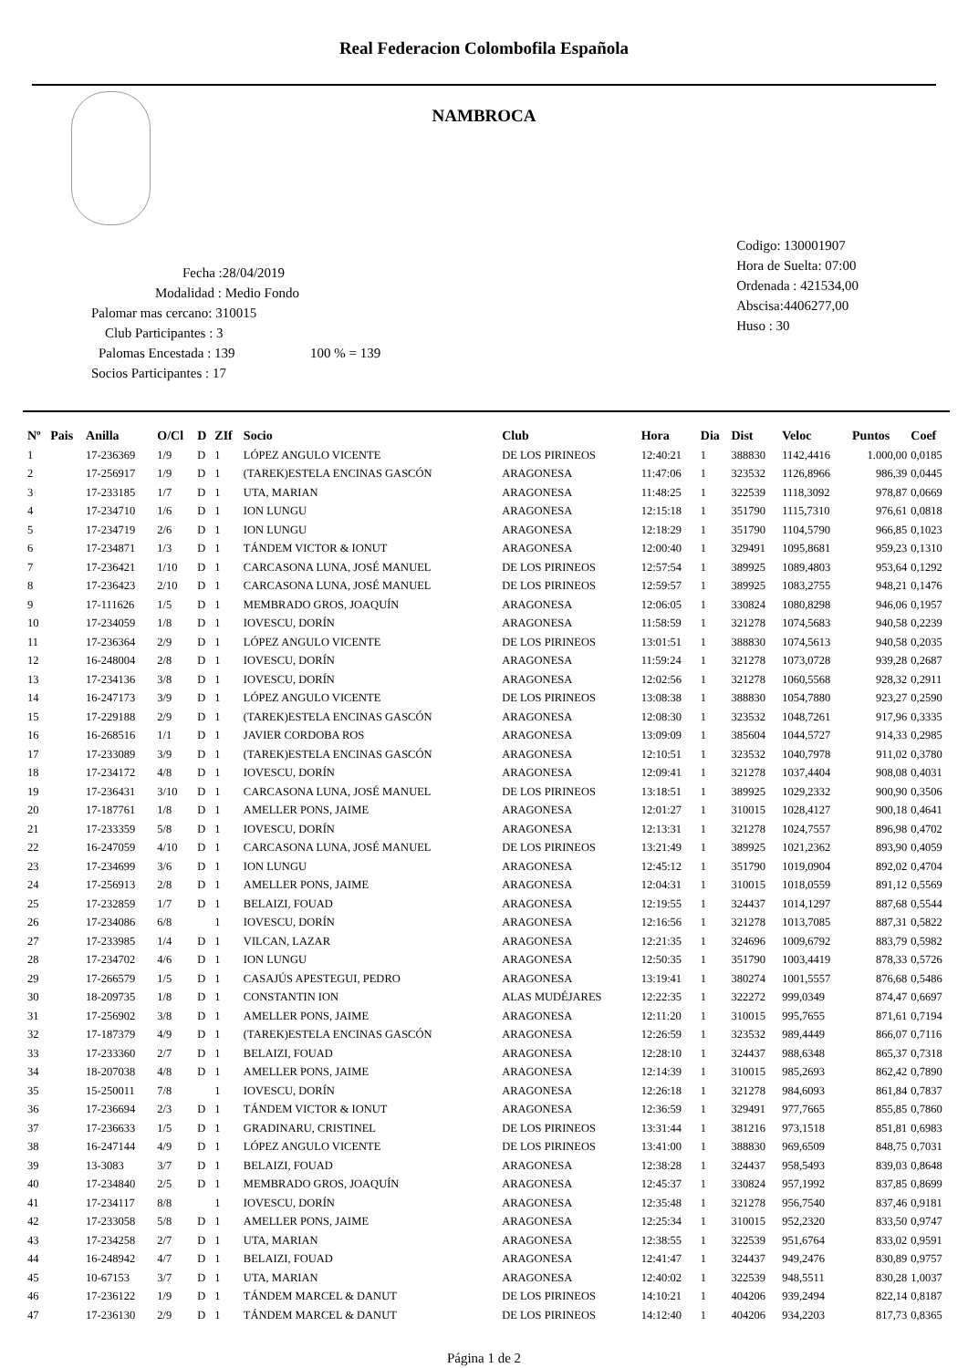Real Federacion Colombofila Española
NAMBROCA
Fecha :28/04/2019
Modalidad : Medio Fondo
Palomar mas cercano: 310015
Club Participantes : 3
Palomas Encestada : 139 100 % = 139
Socios Participantes : 17
Codigo: 130001907
Hora de Suelta: 07:00
Ordenada : 421534,00
Abscisa:4406277,00
Huso : 30
| Nº | Pais | Anilla | O/Cl | D | ZIf | Socio | Club | Hora | Dia | Dist | Veloc | Puntos | Coef |
| --- | --- | --- | --- | --- | --- | --- | --- | --- | --- | --- | --- | --- | --- |
| 1 | | 17-236369 | 1/9 | D | 1 | LÓPEZ ANGULO VICENTE | DE LOS PIRINEOS | 12:40:21 | 1 | 388830 | 1142,4416 | 1.000,00 | 0,0185 |
| 2 | | 17-256917 | 1/9 | D | 1 | (TAREK)ESTELA ENCINAS GASCÓN | ARAGONESA | 11:47:06 | 1 | 323532 | 1126,8966 | 986,39 | 0,0445 |
| 3 | | 17-233185 | 1/7 | D | 1 | UTA, MARIAN | ARAGONESA | 11:48:25 | 1 | 322539 | 1118,3092 | 978,87 | 0,0669 |
| 4 | | 17-234710 | 1/6 | D | 1 | ION LUNGU | ARAGONESA | 12:15:18 | 1 | 351790 | 1115,7310 | 976,61 | 0,0818 |
| 5 | | 17-234719 | 2/6 | D | 1 | ION LUNGU | ARAGONESA | 12:18:29 | 1 | 351790 | 1104,5790 | 966,85 | 0,1023 |
| 6 | | 17-234871 | 1/3 | D | 1 | TÁNDEM VICTOR & IONUT | ARAGONESA | 12:00:40 | 1 | 329491 | 1095,8681 | 959,23 | 0,1310 |
| 7 | | 17-236421 | 1/10 | D | 1 | CARCASONA LUNA, JOSÉ MANUEL | DE LOS PIRINEOS | 12:57:54 | 1 | 389925 | 1089,4803 | 953,64 | 0,1292 |
| 8 | | 17-236423 | 2/10 | D | 1 | CARCASONA LUNA, JOSÉ MANUEL | DE LOS PIRINEOS | 12:59:57 | 1 | 389925 | 1083,2755 | 948,21 | 0,1476 |
| 9 | | 17-111626 | 1/5 | D | 1 | MEMBRADO GROS, JOAQUÍN | ARAGONESA | 12:06:05 | 1 | 330824 | 1080,8298 | 946,06 | 0,1957 |
| 10 | | 17-234059 | 1/8 | D | 1 | IOVESCU, DORÍN | ARAGONESA | 11:58:59 | 1 | 321278 | 1074,5683 | 940,58 | 0,2239 |
| 11 | | 17-236364 | 2/9 | D | 1 | LÓPEZ ANGULO VICENTE | DE LOS PIRINEOS | 13:01:51 | 1 | 388830 | 1074,5613 | 940,58 | 0,2035 |
| 12 | | 16-248004 | 2/8 | D | 1 | IOVESCU, DORÍN | ARAGONESA | 11:59:24 | 1 | 321278 | 1073,0728 | 939,28 | 0,2687 |
| 13 | | 17-234136 | 3/8 | D | 1 | IOVESCU, DORÍN | ARAGONESA | 12:02:56 | 1 | 321278 | 1060,5568 | 928,32 | 0,2911 |
| 14 | | 16-247173 | 3/9 | D | 1 | LÓPEZ ANGULO VICENTE | DE LOS PIRINEOS | 13:08:38 | 1 | 388830 | 1054,7880 | 923,27 | 0,2590 |
| 15 | | 17-229188 | 2/9 | D | 1 | (TAREK)ESTELA ENCINAS GASCÓN | ARAGONESA | 12:08:30 | 1 | 323532 | 1048,7261 | 917,96 | 0,3335 |
| 16 | | 16-268516 | 1/1 | D | 1 | JAVIER CORDOBA ROS | ARAGONESA | 13:09:09 | 1 | 385604 | 1044,5727 | 914,33 | 0,2985 |
| 17 | | 17-233089 | 3/9 | D | 1 | (TAREK)ESTELA ENCINAS GASCÓN | ARAGONESA | 12:10:51 | 1 | 323532 | 1040,7978 | 911,02 | 0,3780 |
| 18 | | 17-234172 | 4/8 | D | 1 | IOVESCU, DORÍN | ARAGONESA | 12:09:41 | 1 | 321278 | 1037,4404 | 908,08 | 0,4031 |
| 19 | | 17-236431 | 3/10 | D | 1 | CARCASONA LUNA, JOSÉ MANUEL | DE LOS PIRINEOS | 13:18:51 | 1 | 389925 | 1029,2332 | 900,90 | 0,3506 |
| 20 | | 17-187761 | 1/8 | D | 1 | AMELLER PONS, JAIME | ARAGONESA | 12:01:27 | 1 | 310015 | 1028,4127 | 900,18 | 0,4641 |
| 21 | | 17-233359 | 5/8 | D | 1 | IOVESCU, DORÍN | ARAGONESA | 12:13:31 | 1 | 321278 | 1024,7557 | 896,98 | 0,4702 |
| 22 | | 16-247059 | 4/10 | D | 1 | CARCASONA LUNA, JOSÉ MANUEL | DE LOS PIRINEOS | 13:21:49 | 1 | 389925 | 1021,2362 | 893,90 | 0,4059 |
| 23 | | 17-234699 | 3/6 | D | 1 | ION LUNGU | ARAGONESA | 12:45:12 | 1 | 351790 | 1019,0904 | 892,02 | 0,4704 |
| 24 | | 17-256913 | 2/8 | D | 1 | AMELLER PONS, JAIME | ARAGONESA | 12:04:31 | 1 | 310015 | 1018,0559 | 891,12 | 0,5569 |
| 25 | | 17-232859 | 1/7 | D | 1 | BELAIZI, FOUAD | ARAGONESA | 12:19:55 | 1 | 324437 | 1014,1297 | 887,68 | 0,5544 |
| 26 | | 17-234086 | 6/8 | | 1 | IOVESCU, DORÍN | ARAGONESA | 12:16:56 | 1 | 321278 | 1013,7085 | 887,31 | 0,5822 |
| 27 | | 17-233985 | 1/4 | D | 1 | VILCAN, LAZAR | ARAGONESA | 12:21:35 | 1 | 324696 | 1009,6792 | 883,79 | 0,5982 |
| 28 | | 17-234702 | 4/6 | D | 1 | ION LUNGU | ARAGONESA | 12:50:35 | 1 | 351790 | 1003,4419 | 878,33 | 0,5726 |
| 29 | | 17-266579 | 1/5 | D | 1 | CASAJÚS APESTEGUI, PEDRO | ARAGONESA | 13:19:41 | 1 | 380274 | 1001,5557 | 876,68 | 0,5486 |
| 30 | | 18-209735 | 1/8 | D | 1 | CONSTANTIN ION | ALAS MUDÉJARES | 12:22:35 | 1 | 322272 | 999,0349 | 874,47 | 0,6697 |
| 31 | | 17-256902 | 3/8 | D | 1 | AMELLER PONS, JAIME | ARAGONESA | 12:11:20 | 1 | 310015 | 995,7655 | 871,61 | 0,7194 |
| 32 | | 17-187379 | 4/9 | D | 1 | (TAREK)ESTELA ENCINAS GASCÓN | ARAGONESA | 12:26:59 | 1 | 323532 | 989,4449 | 866,07 | 0,7116 |
| 33 | | 17-233360 | 2/7 | D | 1 | BELAIZI, FOUAD | ARAGONESA | 12:28:10 | 1 | 324437 | 988,6348 | 865,37 | 0,7318 |
| 34 | | 18-207038 | 4/8 | D | 1 | AMELLER PONS, JAIME | ARAGONESA | 12:14:39 | 1 | 310015 | 985,2693 | 862,42 | 0,7890 |
| 35 | | 15-250011 | 7/8 | | 1 | IOVESCU, DORÍN | ARAGONESA | 12:26:18 | 1 | 321278 | 984,6093 | 861,84 | 0,7837 |
| 36 | | 17-236694 | 2/3 | D | 1 | TÁNDEM VICTOR & IONUT | ARAGONESA | 12:36:59 | 1 | 329491 | 977,7665 | 855,85 | 0,7860 |
| 37 | | 17-236633 | 1/5 | D | 1 | GRADINARU, CRISTINEL | DE LOS PIRINEOS | 13:31:44 | 1 | 381216 | 973,1518 | 851,81 | 0,6983 |
| 38 | | 16-247144 | 4/9 | D | 1 | LÓPEZ ANGULO VICENTE | DE LOS PIRINEOS | 13:41:00 | 1 | 388830 | 969,6509 | 848,75 | 0,7031 |
| 39 | | 13-3083 | 3/7 | D | 1 | BELAIZI, FOUAD | ARAGONESA | 12:38:28 | 1 | 324437 | 958,5493 | 839,03 | 0,8648 |
| 40 | | 17-234840 | 2/5 | D | 1 | MEMBRADO GROS, JOAQUÍN | ARAGONESA | 12:45:37 | 1 | 330824 | 957,1992 | 837,85 | 0,8699 |
| 41 | | 17-234117 | 8/8 | | 1 | IOVESCU, DORÍN | ARAGONESA | 12:35:48 | 1 | 321278 | 956,7540 | 837,46 | 0,9181 |
| 42 | | 17-233058 | 5/8 | D | 1 | AMELLER PONS, JAIME | ARAGONESA | 12:25:34 | 1 | 310015 | 952,2320 | 833,50 | 0,9747 |
| 43 | | 17-234258 | 2/7 | D | 1 | UTA, MARIAN | ARAGONESA | 12:38:55 | 1 | 322539 | 951,6764 | 833,02 | 0,9591 |
| 44 | | 16-248942 | 4/7 | D | 1 | BELAIZI, FOUAD | ARAGONESA | 12:41:47 | 1 | 324437 | 949,2476 | 830,89 | 0,9757 |
| 45 | | 10-67153 | 3/7 | D | 1 | UTA, MARIAN | ARAGONESA | 12:40:02 | 1 | 322539 | 948,5511 | 830,28 | 1,0037 |
| 46 | | 17-236122 | 1/9 | D | 1 | TÁNDEM MARCEL & DANUT | DE LOS PIRINEOS | 14:10:21 | 1 | 404206 | 939,2494 | 822,14 | 0,8187 |
| 47 | | 17-236130 | 2/9 | D | 1 | TÁNDEM MARCEL & DANUT | DE LOS PIRINEOS | 14:12:40 | 1 | 404206 | 934,2203 | 817,73 | 0,8365 |
Página 1 de 2